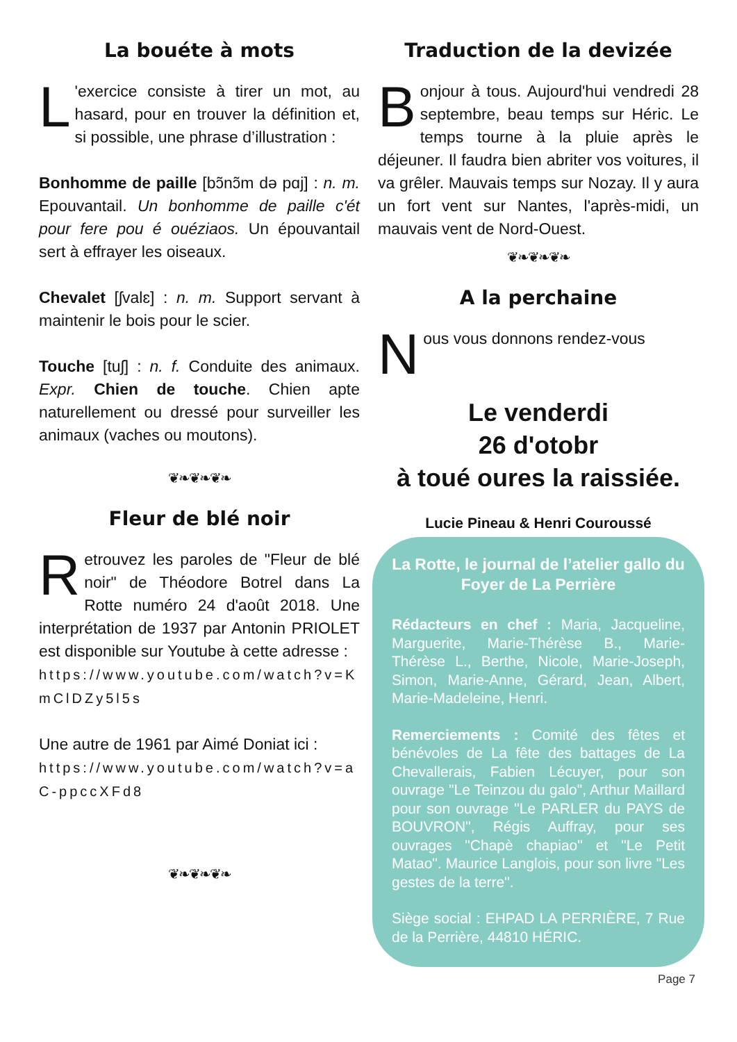La bouéte à mots
L 'exercice consiste à tirer un mot, au hasard, pour en trouver la définition et, si possible, une phrase d’illustration :
Bonhomme de paille [bɔ̃nɔ̃m də pɑj] : n. m. Epouvantail. Un bonhomme de paille c'ét pour fere pou é ouéziaos. Un épouvantail sert à effrayer les oiseaux.
Chevalet [ʃvalɛ] : n. m. Support servant à maintenir le bois pour le scier.
Touche [tuʃ] : n. f. Conduite des animaux. Expr. Chien de touche. Chien apte naturellement ou dressé pour surveiller les animaux (vaches ou moutons).
❦❧❦❧❦❧
Fleur de blé noir
Retrouvez les paroles de "Fleur de blé noir" de Théodore Botrel dans La Rotte numéro 24 d'août 2018. Une interprétation de 1937 par Antonin PRIOLET est disponible sur Youtube à cette adresse :
https://www.youtube.com/watch?v=KmClDZy5l5s
Une autre de 1961 par Aimé Doniat ici :
https://www.youtube.com/watch?v=aC-ppccXFd8
❦❧❦❧❦❧
Traduction de la devizée
Bonjour à tous. Aujourd'hui vendredi 28 septembre, beau temps sur Héric. Le temps tourne à la pluie après le déjeuner. Il faudra bien abriter vos voitures, il va grêler. Mauvais temps sur Nozay. Il y aura un fort vent sur Nantes, l'après-midi, un mauvais vent de Nord-Ouest.
❦❧❦❧❦❧
A la perchaine
Nous vous donnons rendez-vous
Le venderdi
26 d'otobr
à toué oures la raissiée.
Lucie Pineau & Henri Couroussé
La Rotte, le journal de l’atelier gallo du Foyer de La Perrière
Rédacteurs en chef : Maria, Jacqueline, Marguerite, Marie-Thérèse B., Marie-Thérèse L., Berthe, Nicole, Marie-Joseph, Simon, Marie-Anne, Gérard, Jean, Albert, Marie-Madeleine, Henri.
Remerciements : Comité des fêtes et bénévoles de La fête des battages de La Chevallerais, Fabien Lécuyer, pour son ouvrage "Le Teinzou du galo", Arthur Maillard pour son ouvrage "Le PARLER du PAYS de BOUVRON", Régis Auffray, pour ses ouvrages "Chapè chapiao" et "Le Petit Matao". Maurice Langlois, pour son livre "Les gestes de la terre".
Siège social : EHPAD LA PERRIÈRE, 7 Rue de la Perrière, 44810 HÉRIC.
Page 7